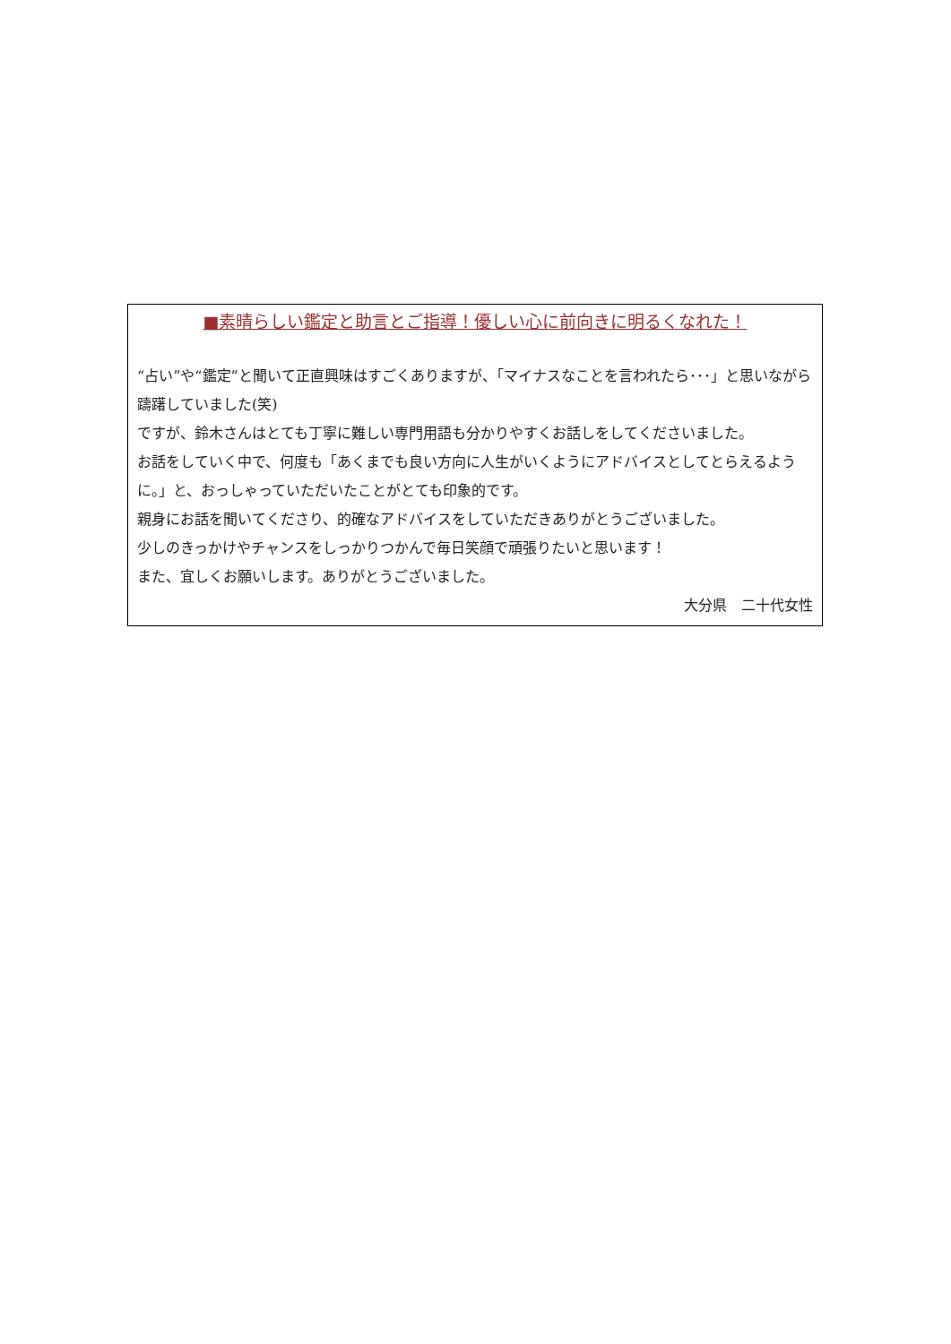■素晴らしい鑑定と助言とご指導！優しい心に前向きに明るくなれた！
“占い”や“鑑定”と聞いて正直興味はすごくありますが、「マイナスなことを言われたら･･･」と思いながら躊躇していました(笑)
ですが、鈴木さんはとても丁寧に難しい専門用語も分かりやすくお話しをしてくださいました。
お話をしていく中で、何度も「あくまでも良い方向に人生がいくようにアドバイスとしてとらえるように。」と、おっしゃっていただいたことがとても印象的です。
親身にお話を聞いてくださり、的確なアドバイスをしていただきありがとうございました。
少しのきっかけやチャンスをしっかりつかんで毎日笑顔で頑張りたいと思います！
また、宜しくお願いします。ありがとうございました。
大分県　二十代女性